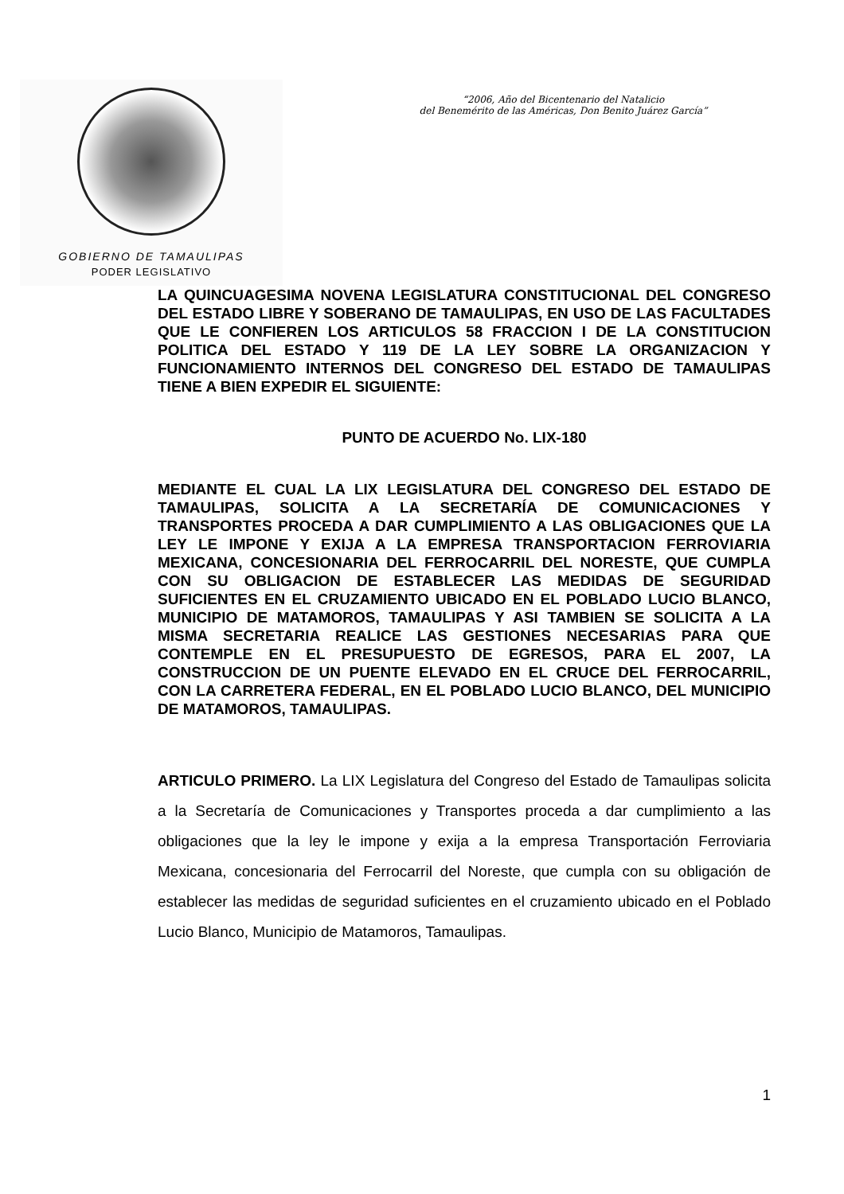GOBIERNO DE TAMAULIPAS
PODER LEGISLATIVO
“2006, Año del Bicentenario del Natalicio
del Benemérito de las Américas, Don Benito Juárez García”
LA QUINCUAGESIMA NOVENA LEGISLATURA CONSTITUCIONAL DEL CONGRESO DEL ESTADO LIBRE Y SOBERANO DE TAMAULIPAS, EN USO DE LAS FACULTADES QUE LE CONFIEREN LOS ARTICULOS 58 FRACCION I DE LA CONSTITUCION POLITICA DEL ESTADO Y 119 DE LA LEY SOBRE LA ORGANIZACION Y FUNCIONAMIENTO INTERNOS DEL CONGRESO DEL ESTADO DE TAMAULIPAS TIENE A BIEN EXPEDIR EL SIGUIENTE:
PUNTO DE ACUERDO No. LIX-180
MEDIANTE EL CUAL LA LIX LEGISLATURA DEL CONGRESO DEL ESTADO DE TAMAULIPAS, SOLICITA A LA SECRETARÍA DE COMUNICACIONES Y TRANSPORTES PROCEDA A DAR CUMPLIMIENTO A LAS OBLIGACIONES QUE LA LEY LE IMPONE Y EXIJA A LA EMPRESA TRANSPORTACION FERROVIARIA MEXICANA, CONCESIONARIA DEL FERROCARRIL DEL NORESTE, QUE CUMPLA CON SU OBLIGACION DE ESTABLECER LAS MEDIDAS DE SEGURIDAD SUFICIENTES EN EL CRUZAMIENTO UBICADO EN EL POBLADO LUCIO BLANCO, MUNICIPIO DE MATAMOROS, TAMAULIPAS Y ASI TAMBIEN SE SOLICITA A LA MISMA SECRETARIA REALICE LAS GESTIONES NECESARIAS PARA QUE CONTEMPLE EN EL PRESUPUESTO DE EGRESOS, PARA EL 2007, LA CONSTRUCCION DE UN PUENTE ELEVADO EN EL CRUCE DEL FERROCARRIL, CON LA CARRETERA FEDERAL, EN EL POBLADO LUCIO BLANCO, DEL MUNICIPIO DE MATAMOROS, TAMAULIPAS.
ARTICULO PRIMERO. La LIX Legislatura del Congreso del Estado de Tamaulipas solicita a la Secretaría de Comunicaciones y Transportes proceda a dar cumplimiento a las obligaciones que la ley le impone y exija a la empresa Transportación Ferroviaria Mexicana, concesionaria del Ferrocarril del Noreste, que cumpla con su obligación de establecer las medidas de seguridad suficientes en el cruzamiento ubicado en el Poblado Lucio Blanco, Municipio de Matamoros, Tamaulipas.
1